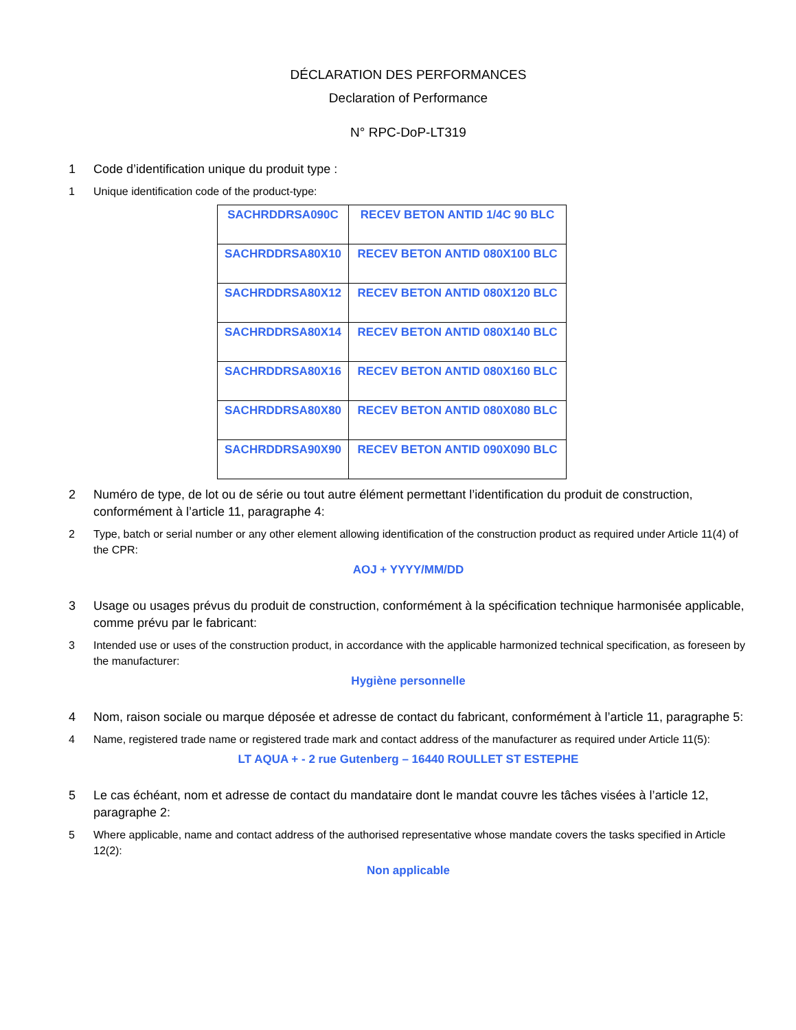DÉCLARATION DES PERFORMANCES
Declaration of Performance
N° RPC-DoP-LT319
1 Code d’identification unique du produit type :
1 Unique identification code of the product-type:
| SACHRDDRSA090C | RECEV BETON ANTID 1/4C 90 BLC |
| SACHRDDRSA80X10 | RECEV BETON ANTID 080X100 BLC |
| SACHRDDRSA80X12 | RECEV BETON ANTID 080X120 BLC |
| SACHRDDRSA80X14 | RECEV BETON ANTID 080X140 BLC |
| SACHRDDRSA80X16 | RECEV BETON ANTID 080X160 BLC |
| SACHRDDRSA80X80 | RECEV BETON ANTID 080X080 BLC |
| SACHRDDRSA90X90 | RECEV BETON ANTID 090X090 BLC |
2 Numéro de type, de lot ou de série ou tout autre élément permettant l’identification du produit de construction, conformément à l’article 11, paragraphe 4:
2 Type, batch or serial number or any other element allowing identification of the construction product as required under Article 11(4) of the CPR:
AOJ + YYYY/MM/DD
3 Usage ou usages prévus du produit de construction, conformément à la spécification technique harmonisée applicable, comme prévu par le fabricant:
3 Intended use or uses of the construction product, in accordance with the applicable harmonized technical specification, as foreseen by the manufacturer:
Hygiène personnelle
4 Nom, raison sociale ou marque déposée et adresse de contact du fabricant, conformément à l’article 11, paragraphe 5:
4 Name, registered trade name or registered trade mark and contact address of the manufacturer as required under Article 11(5):
LT AQUA + - 2 rue Gutenberg – 16440 ROULLET ST ESTEPHE
5 Le cas échéant, nom et adresse de contact du mandataire dont le mandat couvre les tâches visées à l’article 12, paragraphe 2:
5 Where applicable, name and contact address of the authorised representative whose mandate covers the tasks specified in Article 12(2):
Non applicable